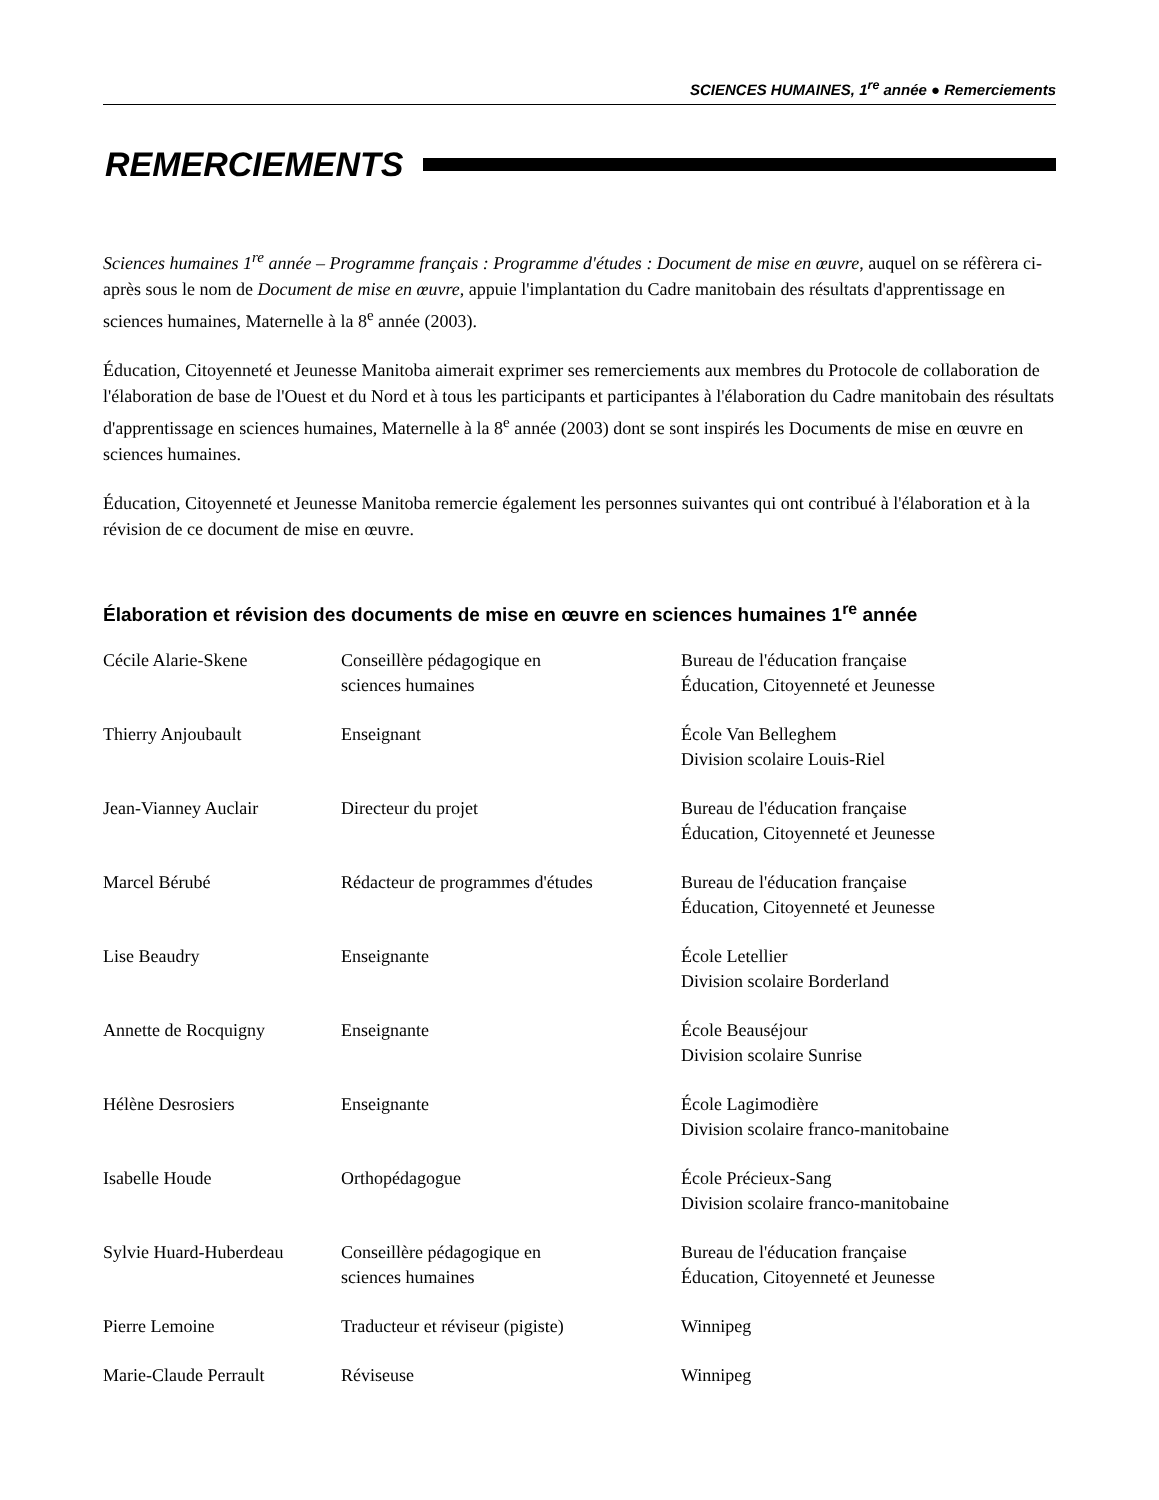SCIENCES HUMAINES, 1<sup>re</sup> année ● Remerciements
REMERCIEMENTS
Sciences humaines 1<sup>re</sup> année – Programme français : Programme d'études : Document de mise en œuvre, auquel on se réfèrera ci-après sous le nom de Document de mise en œuvre, appuie l'implantation du Cadre manitobain des résultats d'apprentissage en sciences humaines, Maternelle à la 8<sup>e</sup> année (2003).
Éducation, Citoyenneté et Jeunesse Manitoba aimerait exprimer ses remerciements aux membres du Protocole de collaboration de l'élaboration de base de l'Ouest et du Nord et à tous les participants et participantes à l'élaboration du Cadre manitobain des résultats d'apprentissage en sciences humaines, Maternelle à la 8<sup>e</sup> année (2003) dont se sont inspirés les Documents de mise en œuvre en sciences humaines.
Éducation, Citoyenneté et Jeunesse Manitoba remercie également les personnes suivantes qui ont contribué à l'élaboration et à la révision de ce document de mise en œuvre.
Élaboration et révision des documents de mise en œuvre en sciences humaines 1<sup>re</sup> année
| Cécile Alarie-Skene | Conseillère pédagogique en sciences humaines | Bureau de l'éducation française Éducation, Citoyenneté et Jeunesse |
| Thierry Anjoubault | Enseignant | École Van Belleghem Division scolaire Louis-Riel |
| Jean-Vianney Auclair | Directeur du projet | Bureau de l'éducation française Éducation, Citoyenneté et Jeunesse |
| Marcel Bérubé | Rédacteur de programmes d'études | Bureau de l'éducation française Éducation, Citoyenneté et Jeunesse |
| Lise Beaudry | Enseignante | École Letellier Division scolaire Borderland |
| Annette de Rocquigny | Enseignante | École Beauséjour Division scolaire Sunrise |
| Hélène Desrosiers | Enseignante | École Lagimodière Division scolaire franco-manitobaine |
| Isabelle Houde | Orthopédagogue | École Précieux-Sang Division scolaire franco-manitobaine |
| Sylvie Huard-Huberdeau | Conseillère pédagogique en sciences humaines | Bureau de l'éducation française Éducation, Citoyenneté et Jeunesse |
| Pierre Lemoine | Traducteur et réviseur (pigiste) | Winnipeg |
| Marie-Claude Perrault | Réviseuse | Winnipeg |